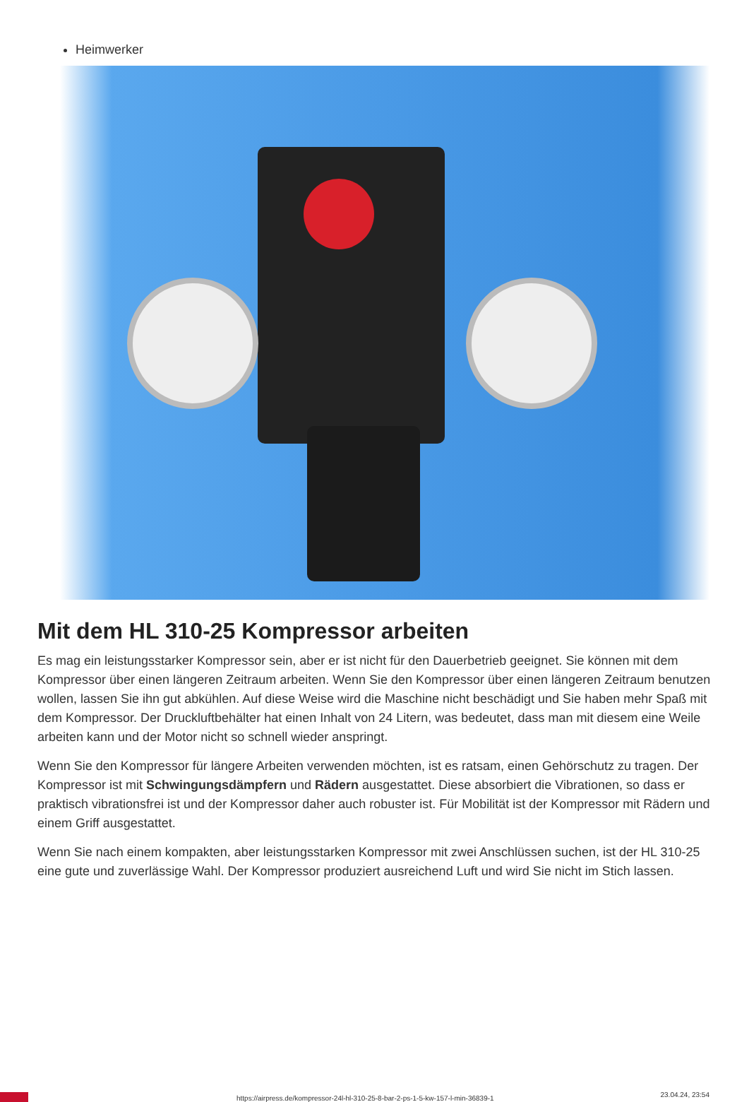Heimwerker
Mit dem HL 310-25 Kompressor arbeiten
Es mag ein leistungsstarker Kompressor sein, aber er ist nicht für den Dauerbetrieb geeignet. Sie können mit dem Kompressor über einen längeren Zeitraum arbeiten. Wenn Sie den Kompressor über einen längeren Zeitraum benutzen wollen, lassen Sie ihn gut abkühlen. Auf diese Weise wird die Maschine nicht beschädigt und Sie haben mehr Spaß mit dem Kompressor. Der Druckluftbehälter hat einen Inhalt von 24 Litern, was bedeutet, dass man mit diesem eine Weile arbeiten kann und der Motor nicht so schnell wieder anspringt.
Wenn Sie den Kompressor für längere Arbeiten verwenden möchten, ist es ratsam, einen Gehörschutz zu tragen. Der Kompressor ist mit Schwingungsdämpfern und Rädern ausgestattet. Diese absorbiert die Vibrationen, so dass er praktisch vibrationsfrei ist und der Kompressor daher auch robuster ist. Für Mobilität ist der Kompressor mit Rädern und einem Griff ausgestattet.
Wenn Sie nach einem kompakten, aber leistungsstarken Kompressor mit zwei Anschlüssen suchen, ist der HL 310-25 eine gute und zuverlässige Wahl. Der Kompressor produziert ausreichend Luft und wird Sie nicht im Stich lassen.
https://airpress.de/kompressor-24l-hl-310-25-8-bar-2-ps-1-5-kw-157-l-min-36839-1 23.04.24, 23:54